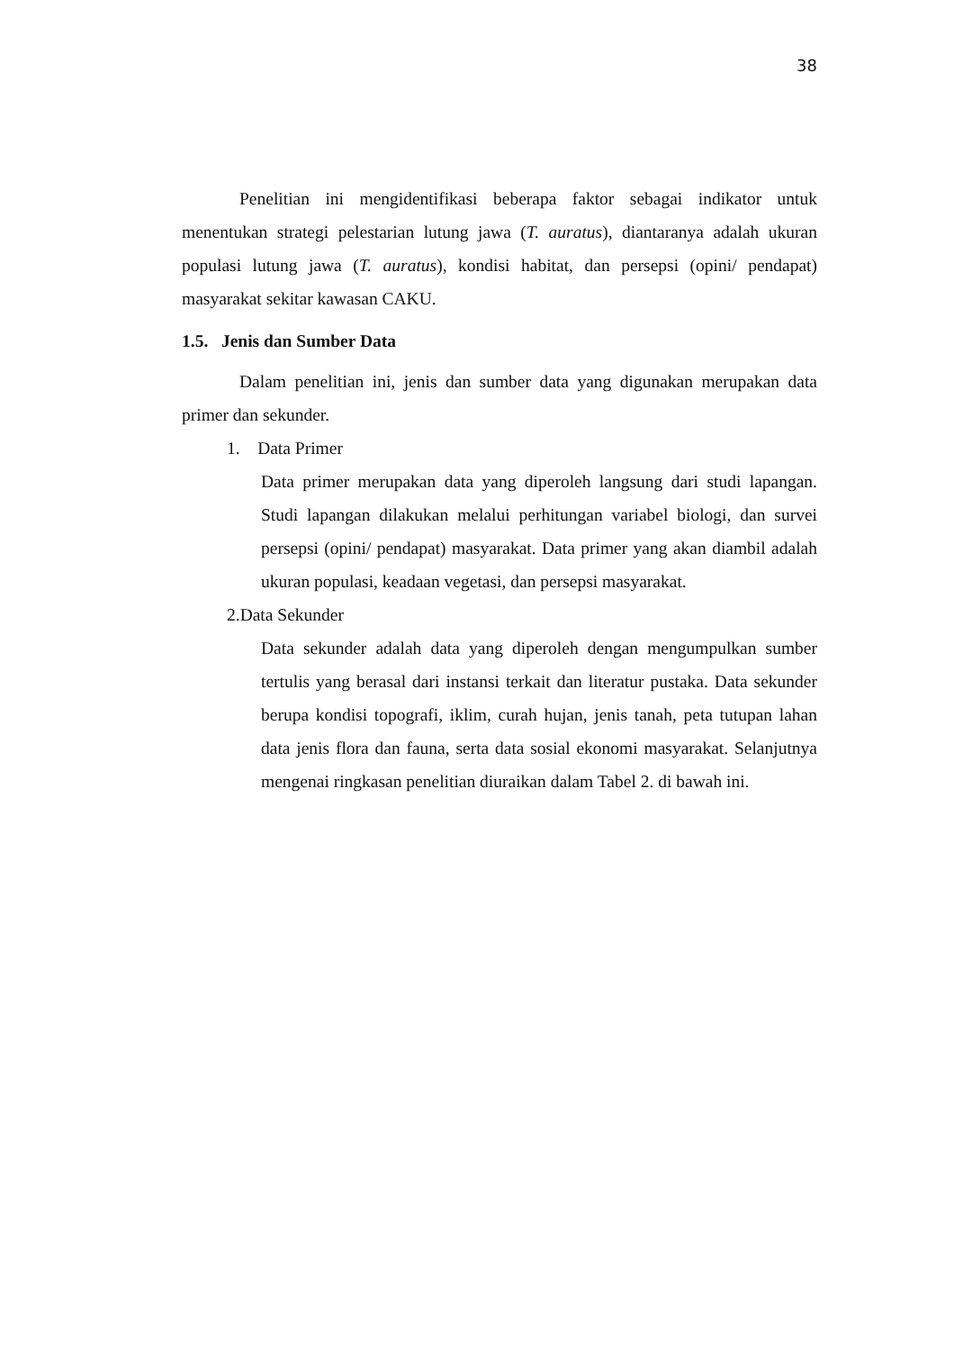38
Penelitian ini mengidentifikasi beberapa faktor sebagai indikator untuk menentukan strategi pelestarian lutung jawa (T. auratus), diantaranya adalah ukuran populasi lutung jawa (T. auratus), kondisi habitat, dan persepsi (opini/ pendapat) masyarakat sekitar kawasan CAKU.
1.5. Jenis dan Sumber Data
Dalam penelitian ini, jenis dan sumber data yang digunakan merupakan data primer dan sekunder.
1. Data Primer
Data primer merupakan data yang diperoleh langsung dari studi lapangan. Studi lapangan dilakukan melalui perhitungan variabel biologi, dan survei persepsi (opini/ pendapat) masyarakat. Data primer yang akan diambil adalah ukuran populasi, keadaan vegetasi, dan persepsi masyarakat.
2.Data Sekunder
Data sekunder adalah data yang diperoleh dengan mengumpulkan sumber tertulis yang berasal dari instansi terkait dan literatur pustaka. Data sekunder berupa kondisi topografi, iklim, curah hujan, jenis tanah, peta tutupan lahan data jenis flora dan fauna, serta data sosial ekonomi masyarakat. Selanjutnya mengenai ringkasan penelitian diuraikan dalam Tabel 2. di bawah ini.